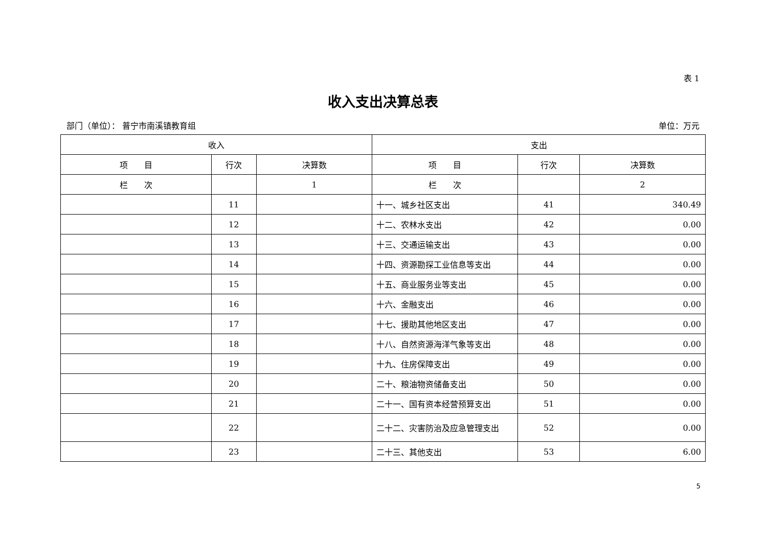表 1
收入支出决算总表
部门（单位）： 普宁市南溪镇教育组 单位：万元
| 收入 | | | 支出 | | |
| --- | --- | --- | --- | --- | --- |
| 项 目 | 行次 | 决算数 | 项 目 | 行次 | 决算数 |
| 栏 次 | | 1 | 栏 次 | | 2 |
| | 11 | | 十一、城乡社区支出 | 41 | 340.49 |
| | 12 | | 十二、农林水支出 | 42 | 0.00 |
| | 13 | | 十三、交通运输支出 | 43 | 0.00 |
| | 14 | | 十四、资源勘探工业信息等支出 | 44 | 0.00 |
| | 15 | | 十五、商业服务业等支出 | 45 | 0.00 |
| | 16 | | 十六、金融支出 | 46 | 0.00 |
| | 17 | | 十七、援助其他地区支出 | 47 | 0.00 |
| | 18 | | 十八、自然资源海洋气象等支出 | 48 | 0.00 |
| | 19 | | 十九、住房保障支出 | 49 | 0.00 |
| | 20 | | 二十、粮油物资储备支出 | 50 | 0.00 |
| | 21 | | 二十一、国有资本经营预算支出 | 51 | 0.00 |
| | 22 | | 二十二、灾害防治及应急管理支出 | 52 | 0.00 |
| | 23 | | 二十三、其他支出 | 53 | 6.00 |
5